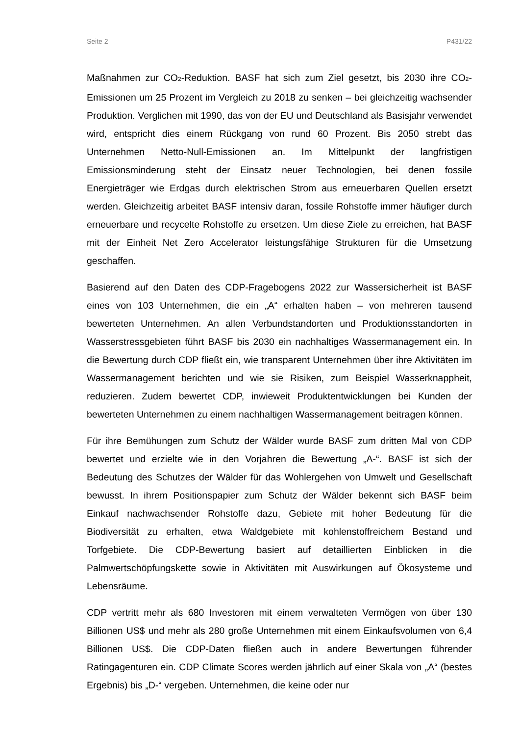Seite 2 P431/22
Maßnahmen zur CO<sub>2</sub>-Reduktion. BASF hat sich zum Ziel gesetzt, bis 2030 ihre CO<sub>2</sub>-Emissionen um 25 Prozent im Vergleich zu 2018 zu senken – bei gleichzeitig wachsender Produktion. Verglichen mit 1990, das von der EU und Deutschland als Basisjahr verwendet wird, entspricht dies einem Rückgang von rund 60 Prozent. Bis 2050 strebt das Unternehmen Netto-Null-Emissionen an. Im Mittelpunkt der langfristigen Emissionsminderung steht der Einsatz neuer Technologien, bei denen fossile Energieträger wie Erdgas durch elektrischen Strom aus erneuerbaren Quellen ersetzt werden. Gleichzeitig arbeitet BASF intensiv daran, fossile Rohstoffe immer häufiger durch erneuerbare und recycelte Rohstoffe zu ersetzen. Um diese Ziele zu erreichen, hat BASF mit der Einheit Net Zero Accelerator leistungsfähige Strukturen für die Umsetzung geschaffen.
Basierend auf den Daten des CDP-Fragebogens 2022 zur Wassersicherheit ist BASF eines von 103 Unternehmen, die ein „A“ erhalten haben – von mehreren tausend bewerteten Unternehmen. An allen Verbundstandorten und Produktionsstandorten in Wasserstressgebieten führt BASF bis 2030 ein nachhaltiges Wassermanagement ein. In die Bewertung durch CDP fließt ein, wie transparent Unternehmen über ihre Aktivitäten im Wassermanagement berichten und wie sie Risiken, zum Beispiel Wasserknappheit, reduzieren. Zudem bewertet CDP, inwieweit Produktentwicklungen bei Kunden der bewerteten Unternehmen zu einem nachhaltigen Wassermanagement beitragen können.
Für ihre Bemühungen zum Schutz der Wälder wurde BASF zum dritten Mal von CDP bewertet und erzielte wie in den Vorjahren die Bewertung „A-“. BASF ist sich der Bedeutung des Schutzes der Wälder für das Wohlergehen von Umwelt und Gesellschaft bewusst. In ihrem Positionspapier zum Schutz der Wälder bekennt sich BASF beim Einkauf nachwachsender Rohstoffe dazu, Gebiete mit hoher Bedeutung für die Biodiversität zu erhalten, etwa Waldgebiete mit kohlenstoffreichem Bestand und Torfgebiete. Die CDP-Bewertung basiert auf detaillierten Einblicken in die Palmwertschöpfungskette sowie in Aktivitäten mit Auswirkungen auf Ökosysteme und Lebensräume.
CDP vertritt mehr als 680 Investoren mit einem verwalteten Vermögen von über 130 Billionen US$ und mehr als 280 große Unternehmen mit einem Einkaufsvolumen von 6,4 Billionen US$. Die CDP-Daten fließen auch in andere Bewertungen führender Ratingagenturen ein. CDP Climate Scores werden jährlich auf einer Skala von „A“ (bestes Ergebnis) bis „D-“ vergeben. Unternehmen, die keine oder nur